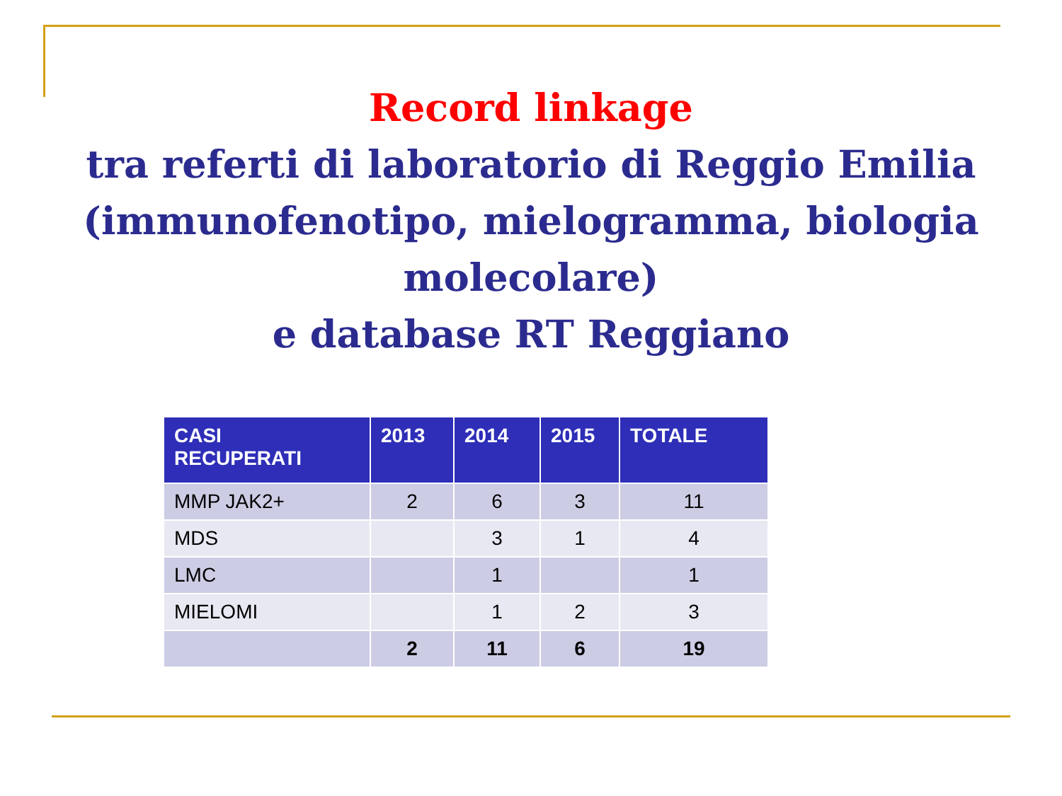Record linkage
tra referti di laboratorio di Reggio Emilia
(immunofenotipo, mielogramma, biologia
molecolare)
e database RT Reggiano
| CASI RECUPERATI | 2013 | 2014 | 2015 | TOTALE |
| --- | --- | --- | --- | --- |
| MMP JAK2+ | 2 | 6 | 3 | 11 |
| MDS | | 3 | 1 | 4 |
| LMC | | 1 | | 1 |
| MIELOMI | | 1 | 2 | 3 |
| | 2 | 11 | 6 | 19 |